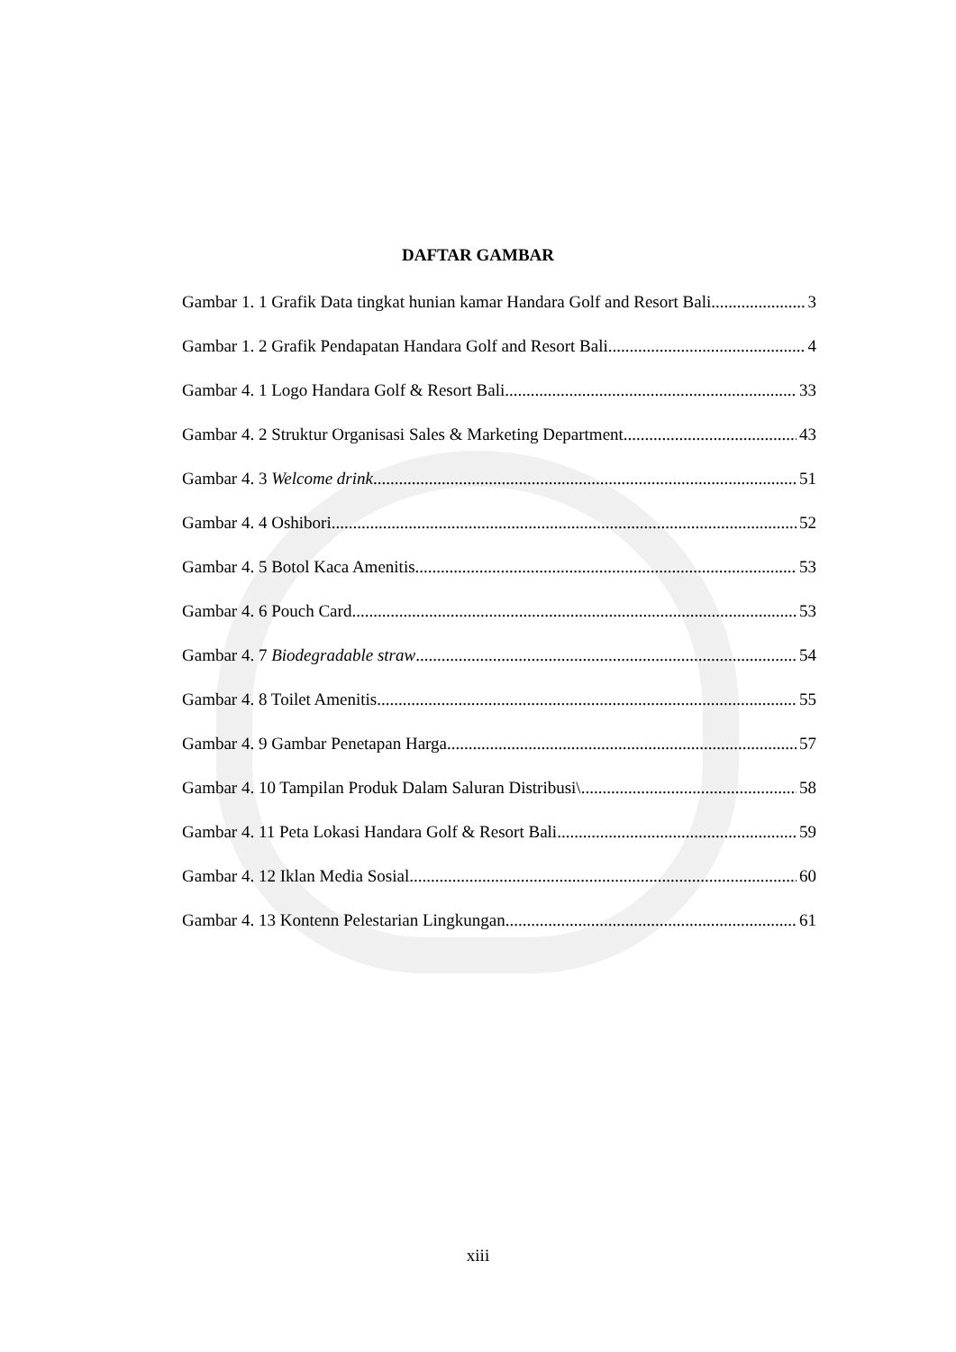DAFTAR GAMBAR
Gambar 1. 1 Grafik Data tingkat hunian kamar Handara Golf and Resort Bali 3
Gambar 1. 2 Grafik Pendapatan Handara Golf and Resort Bali 4
Gambar 4. 1 Logo Handara Golf & Resort Bali 33
Gambar 4. 2 Struktur Organisasi Sales & Marketing Department 43
Gambar 4. 3 Welcome drink 51
Gambar 4. 4 Oshibori 52
Gambar 4. 5 Botol Kaca Amenitis 53
Gambar 4. 6 Pouch Card 53
Gambar 4. 7 Biodegradable straw 54
Gambar 4. 8 Toilet Amenitis 55
Gambar 4. 9 Gambar Penetapan Harga 57
Gambar 4. 10 Tampilan Produk Dalam Saluran Distribusi\ 58
Gambar 4. 11 Peta Lokasi Handara Golf & Resort Bali 59
Gambar 4. 12 Iklan Media Sosial 60
Gambar 4. 13 Kontenn Pelestarian Lingkungan 61
xiii